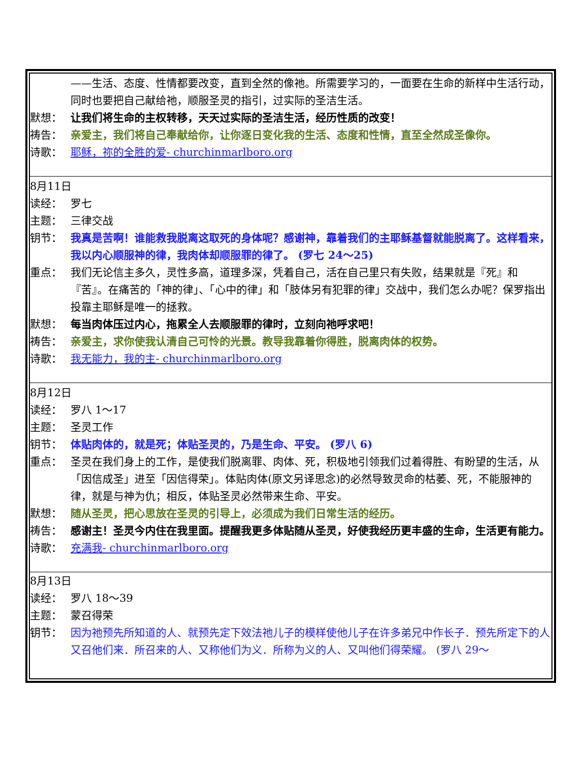——生活、态度、性情都要改变，直到全然的像祂。所需要学习的，一面要在生命的新样中生活行动，同时也要把自己献给祂，顺服圣灵的指引，过实际的圣洁生活。
默想： 让我们将生命的主权转移，天天过实际的圣洁生活，经历性质的改变！
祷告： 亲爱主，我们将自己奉献给你，让你逐日变化我的生活、态度和性情，直至全然成圣像你。
诗歌： 耶稣，祢的全胜的爱- churchinmarlboro.org
8月11日
读经： 罗七
主题： 三律交战
钥节： 我真是苦啊！谁能救我脱离这取死的身体呢？感谢神，靠着我们的主耶稣基督就能脱离了。这样看来，我以内心顺服神的律，我肉体却顺服罪的律了。 (罗七 24～25)
重点： 我们无论信主多久，灵性多高，道理多深，凭着自己，活在自己里只有失败，结果就是『死』和『苦』。在痛苦的「神的律」、「心中的律」和「肢体另有犯罪的律」交战中，我们怎么办呢？保罗指出投靠主耶稣是唯一的拯救。
默想： 每当肉体压过内心，拖累全人去顺服罪的律时，立刻向祂呼求吧！
祷告： 亲爱主，求你使我认清自己可怜的光景。教导我靠着你得胜，脱离肉体的权势。
诗歌： 我无能力，我的主- churchinmarlboro.org
8月12日
读经： 罗八 1～17
主题： 圣灵工作
钥节： 体贴肉体的，就是死；体贴圣灵的，乃是生命、平安。 (罗八 6)
重点： 圣灵在我们身上的工作，是使我们脱离罪、肉体、死，积极地引领我们过着得胜、有盼望的生活，从「因信成圣」进至「因信得荣」。体贴肉体(原文另译思念)的必然导致灵命的枯萎、死，不能服神的律，就是与神为仇；相反，体贴圣灵必然带来生命、平安。
默想： 随从圣灵，把心思放在圣灵的引导上，必须成为我们日常生活的经历。
祷告： 感谢主！圣灵今内住在我里面。提醒我更多体贴随从圣灵，好使我经历更丰盛的生命，生活更有能力。
诗歌： 充满我- churchinmarlboro.org
8月13日
读经： 罗八 18～39
主题： 蒙召得荣
钥节： 因为祂预先所知道的人、就预先定下效法祂儿子的模样使他儿子在许多弟兄中作长子．预先所定下的人又召他们来．所召来的人、又称他们为义．所称为义的人、又叫他们得荣耀。 (罗八 29～